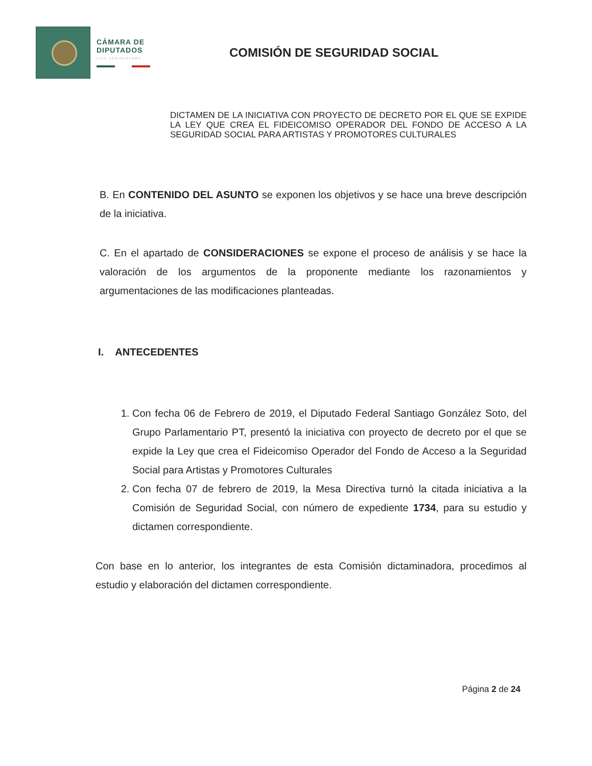CÁMARA DE
DIPUTADOS
LXIV LEGISLATURA
COMISIÓN DE SEGURIDAD SOCIAL
DICTAMEN DE LA INICIATIVA CON PROYECTO DE DECRETO POR EL QUE SE EXPIDE LA LEY QUE CREA EL FIDEICOMISO OPERADOR DEL FONDO DE ACCESO A LA SEGURIDAD SOCIAL PARA ARTISTAS Y PROMOTORES CULTURALES
B. En CONTENIDO DEL ASUNTO se exponen los objetivos y se hace una breve descripción de la iniciativa.
C. En el apartado de CONSIDERACIONES se expone el proceso de análisis y se hace la valoración de los argumentos de la proponente mediante los razonamientos y argumentaciones de las modificaciones planteadas.
I. ANTECEDENTES
1. Con fecha 06 de Febrero de 2019, el Diputado Federal Santiago González Soto, del Grupo Parlamentario PT, presentó la iniciativa con proyecto de decreto por el que se expide la Ley que crea el Fideicomiso Operador del Fondo de Acceso a la Seguridad Social para Artistas y Promotores Culturales
2. Con fecha 07 de febrero de 2019, la Mesa Directiva turnó la citada iniciativa a la Comisión de Seguridad Social, con número de expediente 1734, para su estudio y dictamen correspondiente.
Con base en lo anterior, los integrantes de esta Comisión dictaminadora, procedimos al estudio y elaboración del dictamen correspondiente.
Página 2 de 24